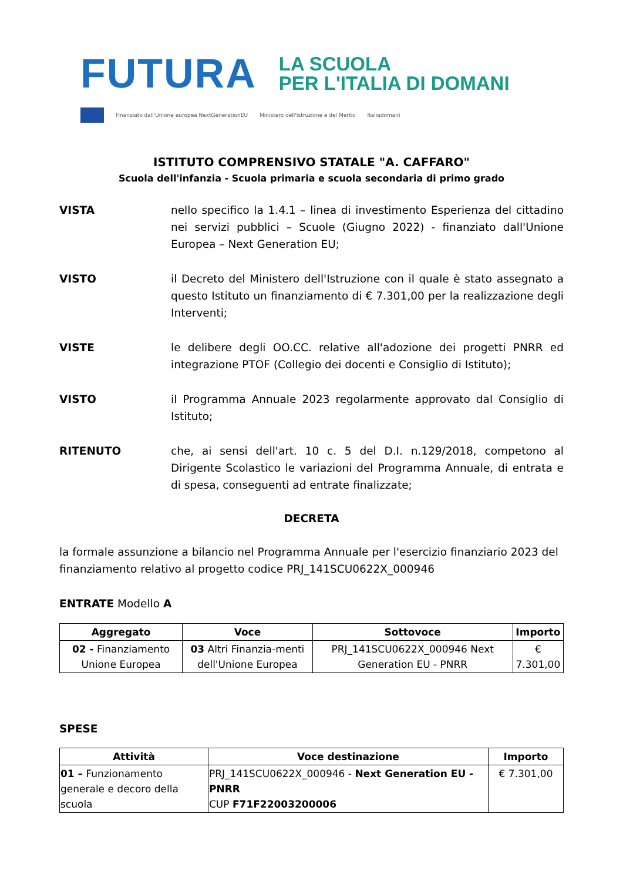FUTURA LA SCUOLA
PER L'ITALIA DI DOMANI
Finanziato dall'Unione europea NextGenerationEU Ministero dell'Istruzione e del Merito Italiadomani
ISTITUTO COMPRENSIVO STATALE "A. CAFFARO"
Scuola dell'infanzia - Scuola primaria e scuola secondaria di primo grado
VISTA nello specifico la 1.4.1 – linea di investimento Esperienza del cittadino nei servizi pubblici – Scuole (Giugno 2022) - finanziato dall'Unione Europea – Next Generation EU;
VISTO il Decreto del Ministero dell'Istruzione con il quale è stato assegnato a questo Istituto un finanziamento di € 7.301,00 per la realizzazione degli Interventi;
VISTE le delibere degli OO.CC. relative all'adozione dei progetti PNRR ed integrazione PTOF (Collegio dei docenti e Consiglio di Istituto);
VISTO il Programma Annuale 2023 regolarmente approvato dal Consiglio di Istituto;
RITENUTO che, ai sensi dell'art. 10 c. 5 del D.I. n.129/2018, competono al Dirigente Scolastico le variazioni del Programma Annuale, di entrata e di spesa, conseguenti ad entrate finalizzate;
DECRETA
la formale assunzione a bilancio nel Programma Annuale per l'esercizio finanziario 2023 del finanziamento relativo al progetto codice PRJ_141SCU0622X_000946
ENTRATE Modello A
| Aggregato | Voce | Sottovoce | Importo |
| --- | --- | --- | --- |
| 02 - Finanziamento Unione Europea | 03 Altri Finanzia-menti dell'Unione Europea | PRJ_141SCU0622X_000946 Next Generation EU - PNRR | € 7.301,00 |
SPESE
| Attività | Voce destinazione | Importo |
| --- | --- | --- |
| 01 – Funzionamento generale e decoro della scuola | PRJ_141SCU0622X_000946 - Next Generation EU - PNRR CUP F71F22003200006 | € 7.301,00 |